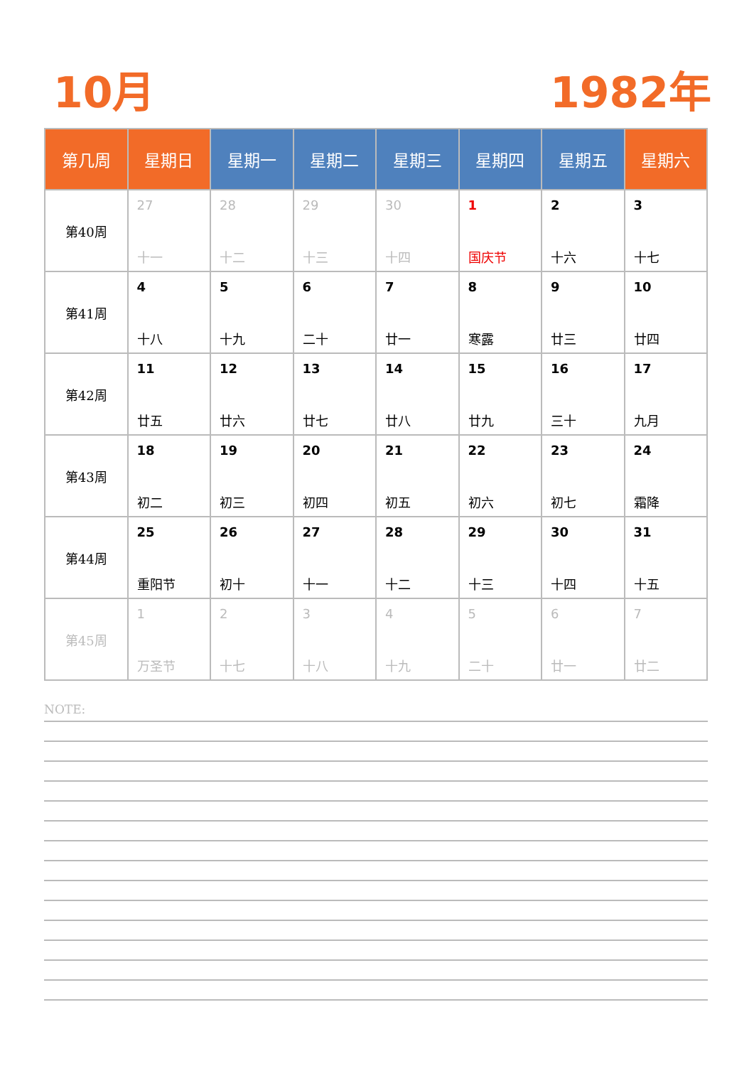10月 1982年
| 第几周 | 星期日 | 星期一 | 星期二 | 星期三 | 星期四 | 星期五 | 星期六 |
| --- | --- | --- | --- | --- | --- | --- | --- |
| 第40周 | 27 十一 | 28 十二 | 29 十三 | 30 十四 | 1 国庆节 | 2 十六 | 3 十七 |
| 第41周 | 4 十八 | 5 十九 | 6 二十 | 7 廿一 | 8 寒露 | 9 廿三 | 10 廿四 |
| 第42周 | 11 廿五 | 12 廿六 | 13 廿七 | 14 廿八 | 15 廿九 | 16 三十 | 17 九月 |
| 第43周 | 18 初二 | 19 初三 | 20 初四 | 21 初五 | 22 初六 | 23 初七 | 24 霜降 |
| 第44周 | 25 重阳节 | 26 初十 | 27 十一 | 28 十二 | 29 十三 | 30 十四 | 31 十五 |
| 第45周 | 1 万圣节 | 2 十七 | 3 十八 | 4 十九 | 5 二十 | 6 廿一 | 7 廿二 |
NOTE: